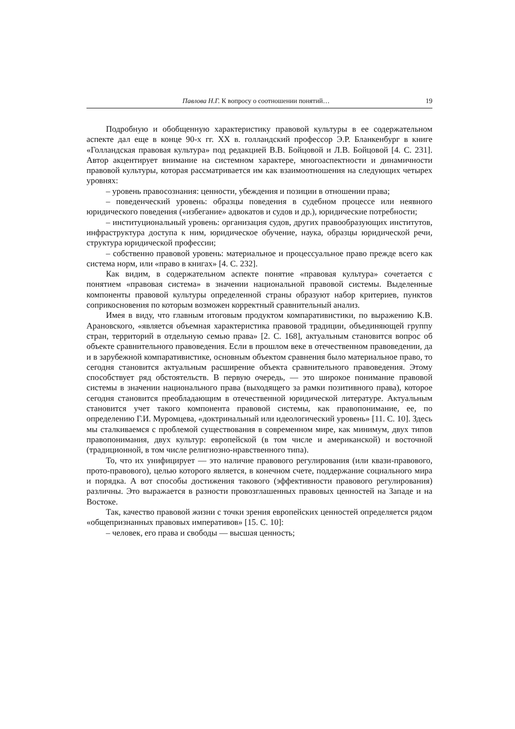Павлова Н.Г. К вопросу о соотношении понятий… 19
Подробную и обобщенную характеристику правовой культуры в ее содержательном аспекте дал еще в конце 90-х гг. XX в. голландский профессор Э.Р. Бланкенбург в книге «Голландская правовая культура» под редакцией В.В. Бойцовой и Л.В. Бойцовой [4. С. 231]. Автор акцентирует внимание на системном характере, многоаспектности и динамичности правовой культуры, которая рассматривается им как взаимоотношения на следующих четырех уровнях:
– уровень правосознания: ценности, убеждения и позиции в отношении права;
– поведенческий уровень: образцы поведения в судебном процессе или неявного юридического поведения («избегание» адвокатов и судов и др.), юридические потребности;
– институциональный уровень: организация судов, других правообразующих институтов, инфраструктура доступа к ним, юридическое обучение, наука, образцы юридической речи, структура юридической профессии;
– собственно правовой уровень: материальное и процессуальное право прежде всего как система норм, или «право в книгах» [4. С. 232].
Как видим, в содержательном аспекте понятие «правовая культура» сочетается с понятием «правовая система» в значении национальной правовой системы. Выделенные компоненты правовой культуры определенной страны образуют набор критериев, пунктов соприкосновения по которым возможен корректный сравнительный анализ.
Имея в виду, что главным итоговым продуктом компаративистики, по выражению К.В. Арановского, «является объемная характеристика правовой традиции, объединяющей группу стран, территорий в отдельную семью права» [2. С. 168], актуальным становится вопрос об объекте сравнительного правоведения. Если в прошлом веке в отечественном правоведении, да и в зарубежной компаративистике, основным объектом сравнения было материальное право, то сегодня становится актуальным расширение объекта сравнительного правоведения. Этому способствует ряд обстоятельств. В первую очередь, — это широкое понимание правовой системы в значении национального права (выходящего за рамки позитивного права), которое сегодня становится преобладающим в отечественной юридической литературе. Актуальным становится учет такого компонента правовой системы, как правопонимание, ее, по определению Г.И. Муромцева, «доктринальный или идеологический уровень» [11. С. 10]. Здесь мы сталкиваемся с проблемой существования в современном мире, как минимум, двух типов правопонимания, двух культур: европейской (в том числе и американской) и восточной (традиционной, в том числе религиозно-нравственного типа).
То, что их унифицирует — это наличие правового регулирования (или квази-правового, прото-правового), целью которого является, в конечном счете, поддержание социального мира и порядка. А вот способы достижения такового (эффективности правового регулирования) различны. Это выражается в разности провозглашенных правовых ценностей на Западе и на Востоке.
Так, качество правовой жизни с точки зрения европейских ценностей определяется рядом «общепризнанных правовых императивов» [15. С. 10]:
– человек, его права и свободы — высшая ценность;